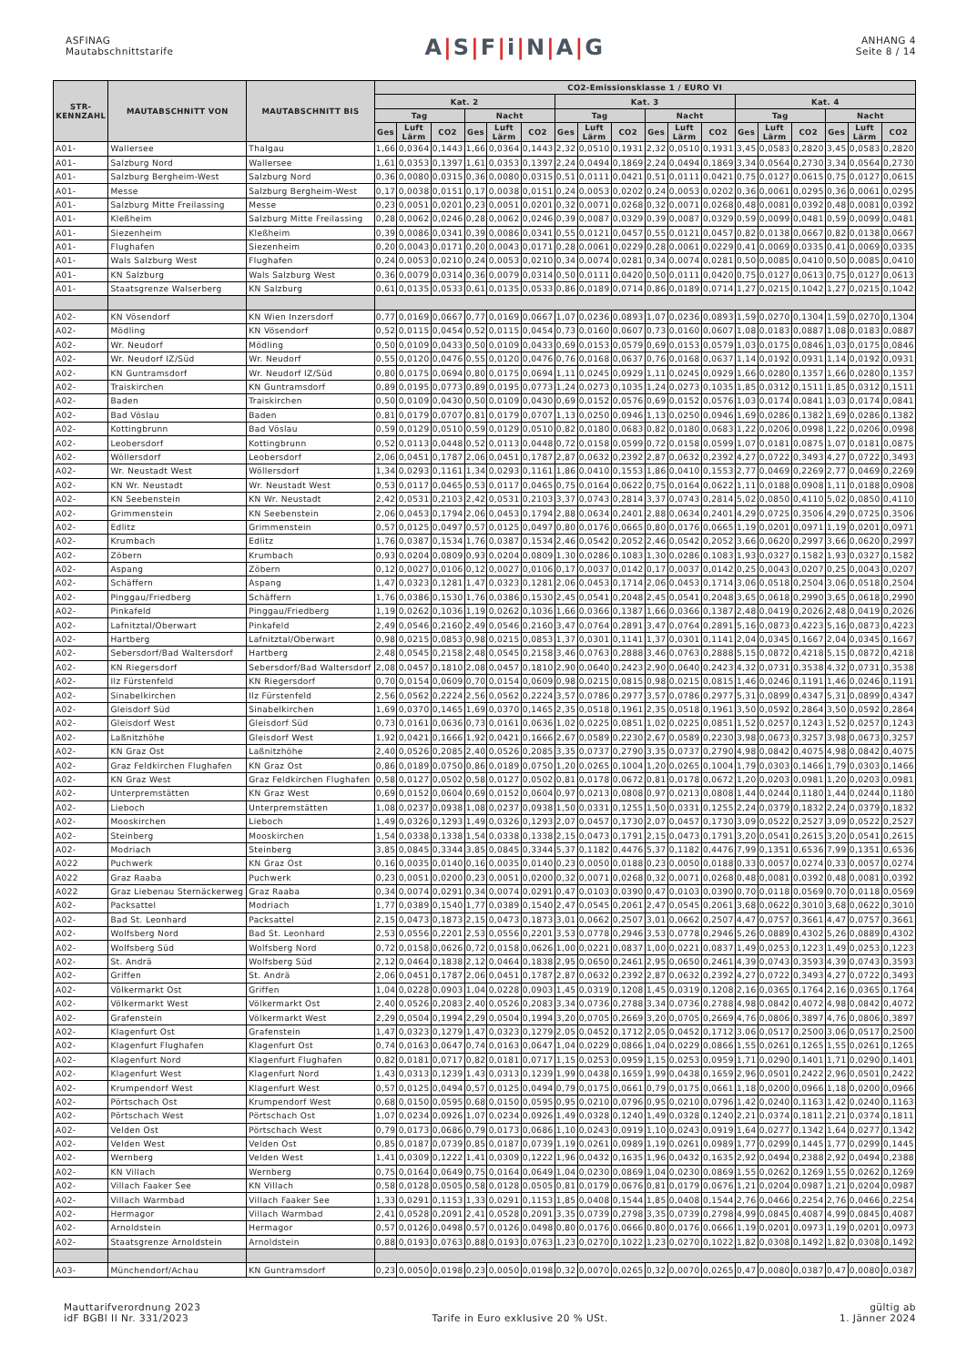ASFINAG
Mautabschnittstarife
A|S|F|i|N|A|G
ANHANG 4
Seite 8 / 14
| STR- KENNZAHL | MAUTABSCHNITT VON | MAUTABSCHNITT BIS | CO2-Emissionsklasse 1 / EURO VI | | | | | | | | | | | | | | | | | |
| --- | --- | --- | --- | --- | --- | --- | --- | --- | --- | --- | --- | --- | --- | --- | --- | --- | --- | --- | --- | --- |
| | | | Kat. 2 | | | | | | Kat. 3 | | | | | | Kat. 4 | | | | | |
| | | | Tag | | | Nacht | | | Tag | | | Nacht | | | Tag | | | Nacht | | |
| | | | Ges | Luft Lärm | CO2 | Ges | Luft Lärm | CO2 | Ges | Luft Lärm | CO2 | Ges | Luft Lärm | CO2 | Ges | Luft Lärm | CO2 | Ges | Luft Lärm | CO2 |
| A01- | Wallersee | Thalgau | 1,66 | 0,0364 | 0,1443 | 1,66 | 0,0364 | 0,1443 | 2,32 | 0,0510 | 0,1931 | 2,32 | 0,0510 | 0,1931 | 3,45 | 0,0583 | 0,2820 | 3,45 | 0,0583 | 0,2820 |
| A01- | Salzburg Nord | Wallersee | 1,61 | 0,0353 | 0,1397 | 1,61 | 0,0353 | 0,1397 | 2,24 | 0,0494 | 0,1869 | 2,24 | 0,0494 | 0,1869 | 3,34 | 0,0564 | 0,2730 | 3,34 | 0,0564 | 0,2730 |
| A01- | Salzburg Bergheim-West | Salzburg Nord | 0,36 | 0,0080 | 0,0315 | 0,36 | 0,0080 | 0,0315 | 0,51 | 0,0111 | 0,0421 | 0,51 | 0,0111 | 0,0421 | 0,75 | 0,0127 | 0,0615 | 0,75 | 0,0127 | 0,0615 |
| A01- | Messe | Salzburg Bergheim-West | 0,17 | 0,0038 | 0,0151 | 0,17 | 0,0038 | 0,0151 | 0,24 | 0,0053 | 0,0202 | 0,24 | 0,0053 | 0,0202 | 0,36 | 0,0061 | 0,0295 | 0,36 | 0,0061 | 0,0295 |
| A01- | Salzburg Mitte Freilassing | Messe | 0,23 | 0,0051 | 0,0201 | 0,23 | 0,0051 | 0,0201 | 0,32 | 0,0071 | 0,0268 | 0,32 | 0,0071 | 0,0268 | 0,48 | 0,0081 | 0,0392 | 0,48 | 0,0081 | 0,0392 |
| A01- | Kleßheim | Salzburg Mitte Freilassing | 0,28 | 0,0062 | 0,0246 | 0,28 | 0,0062 | 0,0246 | 0,39 | 0,0087 | 0,0329 | 0,39 | 0,0087 | 0,0329 | 0,59 | 0,0099 | 0,0481 | 0,59 | 0,0099 | 0,0481 |
| A01- | Siezenheim | Kleßheim | 0,39 | 0,0086 | 0,0341 | 0,39 | 0,0086 | 0,0341 | 0,55 | 0,0121 | 0,0457 | 0,55 | 0,0121 | 0,0457 | 0,82 | 0,0138 | 0,0667 | 0,82 | 0,0138 | 0,0667 |
| A01- | Flughafen | Siezenheim | 0,20 | 0,0043 | 0,0171 | 0,20 | 0,0043 | 0,0171 | 0,28 | 0,0061 | 0,0229 | 0,28 | 0,0061 | 0,0229 | 0,41 | 0,0069 | 0,0335 | 0,41 | 0,0069 | 0,0335 |
| A01- | Wals Salzburg West | Flughafen | 0,24 | 0,0053 | 0,0210 | 0,24 | 0,0053 | 0,0210 | 0,34 | 0,0074 | 0,0281 | 0,34 | 0,0074 | 0,0281 | 0,50 | 0,0085 | 0,0410 | 0,50 | 0,0085 | 0,0410 |
| A01- | KN Salzburg | Wals Salzburg West | 0,36 | 0,0079 | 0,0314 | 0,36 | 0,0079 | 0,0314 | 0,50 | 0,0111 | 0,0420 | 0,50 | 0,0111 | 0,0420 | 0,75 | 0,0127 | 0,0613 | 0,75 | 0,0127 | 0,0613 |
| A01- | Staatsgrenze Walserberg | KN Salzburg | 0,61 | 0,0135 | 0,0533 | 0,61 | 0,0135 | 0,0533 | 0,86 | 0,0189 | 0,0714 | 0,86 | 0,0189 | 0,0714 | 1,27 | 0,0215 | 0,1042 | 1,27 | 0,0215 | 0,1042 |
| A02- | KN Vösendorf | KN Wien Inzersdorf | 0,77 | 0,0169 | 0,0667 | 0,77 | 0,0169 | 0,0667 | 1,07 | 0,0236 | 0,0893 | 1,07 | 0,0236 | 0,0893 | 1,59 | 0,0270 | 0,1304 | 1,59 | 0,0270 | 0,1304 |
| A02- | Mödling | KN Vösendorf | 0,52 | 0,0115 | 0,0454 | 0,52 | 0,0115 | 0,0454 | 0,73 | 0,0160 | 0,0607 | 0,73 | 0,0160 | 0,0607 | 1,08 | 0,0183 | 0,0887 | 1,08 | 0,0183 | 0,0887 |
| A02- | Wr. Neudorf | Mödling | 0,50 | 0,0109 | 0,0433 | 0,50 | 0,0109 | 0,0433 | 0,69 | 0,0153 | 0,0579 | 0,69 | 0,0153 | 0,0579 | 1,03 | 0,0175 | 0,0846 | 1,03 | 0,0175 | 0,0846 |
| A02- | Wr. Neudorf IZ/Süd | Wr. Neudorf | 0,55 | 0,0120 | 0,0476 | 0,55 | 0,0120 | 0,0476 | 0,76 | 0,0168 | 0,0637 | 0,76 | 0,0168 | 0,0637 | 1,14 | 0,0192 | 0,0931 | 1,14 | 0,0192 | 0,0931 |
| A02- | KN Guntramsdorf | Wr. Neudorf IZ/Süd | 0,80 | 0,0175 | 0,0694 | 0,80 | 0,0175 | 0,0694 | 1,11 | 0,0245 | 0,0929 | 1,11 | 0,0245 | 0,0929 | 1,66 | 0,0280 | 0,1357 | 1,66 | 0,0280 | 0,1357 |
| A02- | Traiskirchen | KN Guntramsdorf | 0,89 | 0,0195 | 0,0773 | 0,89 | 0,0195 | 0,0773 | 1,24 | 0,0273 | 0,1035 | 1,24 | 0,0273 | 0,1035 | 1,85 | 0,0312 | 0,1511 | 1,85 | 0,0312 | 0,1511 |
| A02- | Baden | Traiskirchen | 0,50 | 0,0109 | 0,0430 | 0,50 | 0,0109 | 0,0430 | 0,69 | 0,0152 | 0,0576 | 0,69 | 0,0152 | 0,0576 | 1,03 | 0,0174 | 0,0841 | 1,03 | 0,0174 | 0,0841 |
| A02- | Bad Vöslau | Baden | 0,81 | 0,0179 | 0,0707 | 0,81 | 0,0179 | 0,0707 | 1,13 | 0,0250 | 0,0946 | 1,13 | 0,0250 | 0,0946 | 1,69 | 0,0286 | 0,1382 | 1,69 | 0,0286 | 0,1382 |
| A02- | Kottingbrunn | Bad Vöslau | 0,59 | 0,0129 | 0,0510 | 0,59 | 0,0129 | 0,0510 | 0,82 | 0,0180 | 0,0683 | 0,82 | 0,0180 | 0,0683 | 1,22 | 0,0206 | 0,0998 | 1,22 | 0,0206 | 0,0998 |
| A02- | Leobersdorf | Kottingbrunn | 0,52 | 0,0113 | 0,0448 | 0,52 | 0,0113 | 0,0448 | 0,72 | 0,0158 | 0,0599 | 0,72 | 0,0158 | 0,0599 | 1,07 | 0,0181 | 0,0875 | 1,07 | 0,0181 | 0,0875 |
| A02- | Wöllersdorf | Leobersdorf | 2,06 | 0,0451 | 0,1787 | 2,06 | 0,0451 | 0,1787 | 2,87 | 0,0632 | 0,2392 | 2,87 | 0,0632 | 0,2392 | 4,27 | 0,0722 | 0,3493 | 4,27 | 0,0722 | 0,3493 |
| A02- | Wr. Neustadt West | Wöllersdorf | 1,34 | 0,0293 | 0,1161 | 1,34 | 0,0293 | 0,1161 | 1,86 | 0,0410 | 0,1553 | 1,86 | 0,0410 | 0,1553 | 2,77 | 0,0469 | 0,2269 | 2,77 | 0,0469 | 0,2269 |
| A02- | KN Wr. Neustadt | Wr. Neustadt West | 0,53 | 0,0117 | 0,0465 | 0,53 | 0,0117 | 0,0465 | 0,75 | 0,0164 | 0,0622 | 0,75 | 0,0164 | 0,0622 | 1,11 | 0,0188 | 0,0908 | 1,11 | 0,0188 | 0,0908 |
| A02- | KN Seebenstein | KN Wr. Neustadt | 2,42 | 0,0531 | 0,2103 | 2,42 | 0,0531 | 0,2103 | 3,37 | 0,0743 | 0,2814 | 3,37 | 0,0743 | 0,2814 | 5,02 | 0,0850 | 0,4110 | 5,02 | 0,0850 | 0,4110 |
| A02- | Grimmenstein | KN Seebenstein | 2,06 | 0,0453 | 0,1794 | 2,06 | 0,0453 | 0,1794 | 2,88 | 0,0634 | 0,2401 | 2,88 | 0,0634 | 0,2401 | 4,29 | 0,0725 | 0,3506 | 4,29 | 0,0725 | 0,3506 |
| A02- | Edlitz | Grimmenstein | 0,57 | 0,0125 | 0,0497 | 0,57 | 0,0125 | 0,0497 | 0,80 | 0,0176 | 0,0665 | 0,80 | 0,0176 | 0,0665 | 1,19 | 0,0201 | 0,0971 | 1,19 | 0,0201 | 0,0971 |
| A02- | Krumbach | Edlitz | 1,76 | 0,0387 | 0,1534 | 1,76 | 0,0387 | 0,1534 | 2,46 | 0,0542 | 0,2052 | 2,46 | 0,0542 | 0,2052 | 3,66 | 0,0620 | 0,2997 | 3,66 | 0,0620 | 0,2997 |
| A02- | Zöbern | Krumbach | 0,93 | 0,0204 | 0,0809 | 0,93 | 0,0204 | 0,0809 | 1,30 | 0,0286 | 0,1083 | 1,30 | 0,0286 | 0,1083 | 1,93 | 0,0327 | 0,1582 | 1,93 | 0,0327 | 0,1582 |
| A02- | Aspang | Zöbern | 0,12 | 0,0027 | 0,0106 | 0,12 | 0,0027 | 0,0106 | 0,17 | 0,0037 | 0,0142 | 0,17 | 0,0037 | 0,0142 | 0,25 | 0,0043 | 0,0207 | 0,25 | 0,0043 | 0,0207 |
| A02- | Schäffern | Aspang | 1,47 | 0,0323 | 0,1281 | 1,47 | 0,0323 | 0,1281 | 2,06 | 0,0453 | 0,1714 | 2,06 | 0,0453 | 0,1714 | 3,06 | 0,0518 | 0,2504 | 3,06 | 0,0518 | 0,2504 |
| A02- | Pinggau/Friedberg | Schäffern | 1,76 | 0,0386 | 0,1530 | 1,76 | 0,0386 | 0,1530 | 2,45 | 0,0541 | 0,2048 | 2,45 | 0,0541 | 0,2048 | 3,65 | 0,0618 | 0,2990 | 3,65 | 0,0618 | 0,2990 |
| A02- | Pinkafeld | Pinggau/Friedberg | 1,19 | 0,0262 | 0,1036 | 1,19 | 0,0262 | 0,1036 | 1,66 | 0,0366 | 0,1387 | 1,66 | 0,0366 | 0,1387 | 2,48 | 0,0419 | 0,2026 | 2,48 | 0,0419 | 0,2026 |
| A02- | Lafnitztal/Oberwart | Pinkafeld | 2,49 | 0,0546 | 0,2160 | 2,49 | 0,0546 | 0,2160 | 3,47 | 0,0764 | 0,2891 | 3,47 | 0,0764 | 0,2891 | 5,16 | 0,0873 | 0,4223 | 5,16 | 0,0873 | 0,4223 |
| A02- | Hartberg | Lafnitztal/Oberwart | 0,98 | 0,0215 | 0,0853 | 0,98 | 0,0215 | 0,0853 | 1,37 | 0,0301 | 0,1141 | 1,37 | 0,0301 | 0,1141 | 2,04 | 0,0345 | 0,1667 | 2,04 | 0,0345 | 0,1667 |
| A02- | Sebersdorf/Bad Waltersdorf | Hartberg | 2,48 | 0,0545 | 0,2158 | 2,48 | 0,0545 | 0,2158 | 3,46 | 0,0763 | 0,2888 | 3,46 | 0,0763 | 0,2888 | 5,15 | 0,0872 | 0,4218 | 5,15 | 0,0872 | 0,4218 |
| A02- | KN Riegersdorf | Sebersdorf/Bad Waltersdorf | 2,08 | 0,0457 | 0,1810 | 2,08 | 0,0457 | 0,1810 | 2,90 | 0,0640 | 0,2423 | 2,90 | 0,0640 | 0,2423 | 4,32 | 0,0731 | 0,3538 | 4,32 | 0,0731 | 0,3538 |
| A02- | Ilz Fürstenfeld | KN Riegersdorf | 0,70 | 0,0154 | 0,0609 | 0,70 | 0,0154 | 0,0609 | 0,98 | 0,0215 | 0,0815 | 0,98 | 0,0215 | 0,0815 | 1,46 | 0,0246 | 0,1191 | 1,46 | 0,0246 | 0,1191 |
| A02- | Sinabelkirchen | Ilz Fürstenfeld | 2,56 | 0,0562 | 0,2224 | 2,56 | 0,0562 | 0,2224 | 3,57 | 0,0786 | 0,2977 | 3,57 | 0,0786 | 0,2977 | 5,31 | 0,0899 | 0,4347 | 5,31 | 0,0899 | 0,4347 |
| A02- | Gleisdorf Süd | Sinabelkirchen | 1,69 | 0,0370 | 0,1465 | 1,69 | 0,0370 | 0,1465 | 2,35 | 0,0518 | 0,1961 | 2,35 | 0,0518 | 0,1961 | 3,50 | 0,0592 | 0,2864 | 3,50 | 0,0592 | 0,2864 |
| A02- | Gleisdorf West | Gleisdorf Süd | 0,73 | 0,0161 | 0,0636 | 0,73 | 0,0161 | 0,0636 | 1,02 | 0,0225 | 0,0851 | 1,02 | 0,0225 | 0,0851 | 1,52 | 0,0257 | 0,1243 | 1,52 | 0,0257 | 0,1243 |
| A02- | Laßnitzhöhe | Gleisdorf West | 1,92 | 0,0421 | 0,1666 | 1,92 | 0,0421 | 0,1666 | 2,67 | 0,0589 | 0,2230 | 2,67 | 0,0589 | 0,2230 | 3,98 | 0,0673 | 0,3257 | 3,98 | 0,0673 | 0,3257 |
| A02- | KN Graz Ost | Laßnitzhöhe | 2,40 | 0,0526 | 0,2085 | 2,40 | 0,0526 | 0,2085 | 3,35 | 0,0737 | 0,2790 | 3,35 | 0,0737 | 0,2790 | 4,98 | 0,0842 | 0,4075 | 4,98 | 0,0842 | 0,4075 |
| A02- | Graz Feldkirchen Flughafen | KN Graz Ost | 0,86 | 0,0189 | 0,0750 | 0,86 | 0,0189 | 0,0750 | 1,20 | 0,0265 | 0,1004 | 1,20 | 0,0265 | 0,1004 | 1,79 | 0,0303 | 0,1466 | 1,79 | 0,0303 | 0,1466 |
| A02- | KN Graz West | Graz Feldkirchen Flughafen | 0,58 | 0,0127 | 0,0502 | 0,58 | 0,0127 | 0,0502 | 0,81 | 0,0178 | 0,0672 | 0,81 | 0,0178 | 0,0672 | 1,20 | 0,0203 | 0,0981 | 1,20 | 0,0203 | 0,0981 |
| A02- | Unterpremstätten | KN Graz West | 0,69 | 0,0152 | 0,0604 | 0,69 | 0,0152 | 0,0604 | 0,97 | 0,0213 | 0,0808 | 0,97 | 0,0213 | 0,0808 | 1,44 | 0,0244 | 0,1180 | 1,44 | 0,0244 | 0,1180 |
| A02- | Lieboch | Unterpremstätten | 1,08 | 0,0237 | 0,0938 | 1,08 | 0,0237 | 0,0938 | 1,50 | 0,0331 | 0,1255 | 1,50 | 0,0331 | 0,1255 | 2,24 | 0,0379 | 0,1832 | 2,24 | 0,0379 | 0,1832 |
| A02- | Mooskirchen | Lieboch | 1,49 | 0,0326 | 0,1293 | 1,49 | 0,0326 | 0,1293 | 2,07 | 0,0457 | 0,1730 | 2,07 | 0,0457 | 0,1730 | 3,09 | 0,0522 | 0,2527 | 3,09 | 0,0522 | 0,2527 |
| A02- | Steinberg | Mooskirchen | 1,54 | 0,0338 | 0,1338 | 1,54 | 0,0338 | 0,1338 | 2,15 | 0,0473 | 0,1791 | 2,15 | 0,0473 | 0,1791 | 3,20 | 0,0541 | 0,2615 | 3,20 | 0,0541 | 0,2615 |
| A02- | Modriach | Steinberg | 3,85 | 0,0845 | 0,3344 | 3,85 | 0,0845 | 0,3344 | 5,37 | 0,1182 | 0,4476 | 5,37 | 0,1182 | 0,4476 | 7,99 | 0,1351 | 0,6536 | 7,99 | 0,1351 | 0,6536 |
| A022 | Puchwerk | KN Graz Ost | 0,16 | 0,0035 | 0,0140 | 0,16 | 0,0035 | 0,0140 | 0,23 | 0,0050 | 0,0188 | 0,23 | 0,0050 | 0,0188 | 0,33 | 0,0057 | 0,0274 | 0,33 | 0,0057 | 0,0274 |
| A022 | Graz Raaba | Puchwerk | 0,23 | 0,0051 | 0,0200 | 0,23 | 0,0051 | 0,0200 | 0,32 | 0,0071 | 0,0268 | 0,32 | 0,0071 | 0,0268 | 0,48 | 0,0081 | 0,0392 | 0,48 | 0,0081 | 0,0392 |
| A022 | Graz Liebenau Sternäckerweg | Graz Raaba | 0,34 | 0,0074 | 0,0291 | 0,34 | 0,0074 | 0,0291 | 0,47 | 0,0103 | 0,0390 | 0,47 | 0,0103 | 0,0390 | 0,70 | 0,0118 | 0,0569 | 0,70 | 0,0118 | 0,0569 |
| A02- | Packsattel | Modriach | 1,77 | 0,0389 | 0,1540 | 1,77 | 0,0389 | 0,1540 | 2,47 | 0,0545 | 0,2061 | 2,47 | 0,0545 | 0,2061 | 3,68 | 0,0622 | 0,3010 | 3,68 | 0,0622 | 0,3010 |
| A02- | Bad St. Leonhard | Packsattel | 2,15 | 0,0473 | 0,1873 | 2,15 | 0,0473 | 0,1873 | 3,01 | 0,0662 | 0,2507 | 3,01 | 0,0662 | 0,2507 | 4,47 | 0,0757 | 0,3661 | 4,47 | 0,0757 | 0,3661 |
| A02- | Wolfsberg Nord | Bad St. Leonhard | 2,53 | 0,0556 | 0,2201 | 2,53 | 0,0556 | 0,2201 | 3,53 | 0,0778 | 0,2946 | 3,53 | 0,0778 | 0,2946 | 5,26 | 0,0889 | 0,4302 | 5,26 | 0,0889 | 0,4302 |
| A02- | Wolfsberg Süd | Wolfsberg Nord | 0,72 | 0,0158 | 0,0626 | 0,72 | 0,0158 | 0,0626 | 1,00 | 0,0221 | 0,0837 | 1,00 | 0,0221 | 0,0837 | 1,49 | 0,0253 | 0,1223 | 1,49 | 0,0253 | 0,1223 |
| A02- | St. Andrä | Wolfsberg Süd | 2,12 | 0,0464 | 0,1838 | 2,12 | 0,0464 | 0,1838 | 2,95 | 0,0650 | 0,2461 | 2,95 | 0,0650 | 0,2461 | 4,39 | 0,0743 | 0,3593 | 4,39 | 0,0743 | 0,3593 |
| A02- | Griffen | St. Andrä | 2,06 | 0,0451 | 0,1787 | 2,06 | 0,0451 | 0,1787 | 2,87 | 0,0632 | 0,2392 | 2,87 | 0,0632 | 0,2392 | 4,27 | 0,0722 | 0,3493 | 4,27 | 0,0722 | 0,3493 |
| A02- | Völkermarkt Ost | Griffen | 1,04 | 0,0228 | 0,0903 | 1,04 | 0,0228 | 0,0903 | 1,45 | 0,0319 | 0,1208 | 1,45 | 0,0319 | 0,1208 | 2,16 | 0,0365 | 0,1764 | 2,16 | 0,0365 | 0,1764 |
| A02- | Völkermarkt West | Völkermarkt Ost | 2,40 | 0,0526 | 0,2083 | 2,40 | 0,0526 | 0,2083 | 3,34 | 0,0736 | 0,2788 | 3,34 | 0,0736 | 0,2788 | 4,98 | 0,0842 | 0,4072 | 4,98 | 0,0842 | 0,4072 |
| A02- | Grafenstein | Völkermarkt West | 2,29 | 0,0504 | 0,1994 | 2,29 | 0,0504 | 0,1994 | 3,20 | 0,0705 | 0,2669 | 3,20 | 0,0705 | 0,2669 | 4,76 | 0,0806 | 0,3897 | 4,76 | 0,0806 | 0,3897 |
| A02- | Klagenfurt Ost | Grafenstein | 1,47 | 0,0323 | 0,1279 | 1,47 | 0,0323 | 0,1279 | 2,05 | 0,0452 | 0,1712 | 2,05 | 0,0452 | 0,1712 | 3,06 | 0,0517 | 0,2500 | 3,06 | 0,0517 | 0,2500 |
| A02- | Klagenfurt Flughafen | Klagenfurt Ost | 0,74 | 0,0163 | 0,0647 | 0,74 | 0,0163 | 0,0647 | 1,04 | 0,0229 | 0,0866 | 1,04 | 0,0229 | 0,0866 | 1,55 | 0,0261 | 0,1265 | 1,55 | 0,0261 | 0,1265 |
| A02- | Klagenfurt Nord | Klagenfurt Flughafen | 0,82 | 0,0181 | 0,0717 | 0,82 | 0,0181 | 0,0717 | 1,15 | 0,0253 | 0,0959 | 1,15 | 0,0253 | 0,0959 | 1,71 | 0,0290 | 0,1401 | 1,71 | 0,0290 | 0,1401 |
| A02- | Klagenfurt West | Klagenfurt Nord | 1,43 | 0,0313 | 0,1239 | 1,43 | 0,0313 | 0,1239 | 1,99 | 0,0438 | 0,1659 | 1,99 | 0,0438 | 0,1659 | 2,96 | 0,0501 | 0,2422 | 2,96 | 0,0501 | 0,2422 |
| A02- | Krumpendorf West | Klagenfurt West | 0,57 | 0,0125 | 0,0494 | 0,57 | 0,0125 | 0,0494 | 0,79 | 0,0175 | 0,0661 | 0,79 | 0,0175 | 0,0661 | 1,18 | 0,0200 | 0,0966 | 1,18 | 0,0200 | 0,0966 |
| A02- | Pörtschach Ost | Krumpendorf West | 0,68 | 0,0150 | 0,0595 | 0,68 | 0,0150 | 0,0595 | 0,95 | 0,0210 | 0,0796 | 0,95 | 0,0210 | 0,0796 | 1,42 | 0,0240 | 0,1163 | 1,42 | 0,0240 | 0,1163 |
| A02- | Pörtschach West | Pörtschach Ost | 1,07 | 0,0234 | 0,0926 | 1,07 | 0,0234 | 0,0926 | 1,49 | 0,0328 | 0,1240 | 1,49 | 0,0328 | 0,1240 | 2,21 | 0,0374 | 0,1811 | 2,21 | 0,0374 | 0,1811 |
| A02- | Velden Ost | Pörtschach West | 0,79 | 0,0173 | 0,0686 | 0,79 | 0,0173 | 0,0686 | 1,10 | 0,0243 | 0,0919 | 1,10 | 0,0243 | 0,0919 | 1,64 | 0,0277 | 0,1342 | 1,64 | 0,0277 | 0,1342 |
| A02- | Velden West | Velden Ost | 0,85 | 0,0187 | 0,0739 | 0,85 | 0,0187 | 0,0739 | 1,19 | 0,0261 | 0,0989 | 1,19 | 0,0261 | 0,0989 | 1,77 | 0,0299 | 0,1445 | 1,77 | 0,0299 | 0,1445 |
| A02- | Wernberg | Velden West | 1,41 | 0,0309 | 0,1222 | 1,41 | 0,0309 | 0,1222 | 1,96 | 0,0432 | 0,1635 | 1,96 | 0,0432 | 0,1635 | 2,92 | 0,0494 | 0,2388 | 2,92 | 0,0494 | 0,2388 |
| A02- | KN Villach | Wernberg | 0,75 | 0,0164 | 0,0649 | 0,75 | 0,0164 | 0,0649 | 1,04 | 0,0230 | 0,0869 | 1,04 | 0,0230 | 0,0869 | 1,55 | 0,0262 | 0,1269 | 1,55 | 0,0262 | 0,1269 |
| A02- | Villach Faaker See | KN Villach | 0,58 | 0,0128 | 0,0505 | 0,58 | 0,0128 | 0,0505 | 0,81 | 0,0179 | 0,0676 | 0,81 | 0,0179 | 0,0676 | 1,21 | 0,0204 | 0,0987 | 1,21 | 0,0204 | 0,0987 |
| A02- | Villach Warmbad | Villach Faaker See | 1,33 | 0,0291 | 0,1153 | 1,33 | 0,0291 | 0,1153 | 1,85 | 0,0408 | 0,1544 | 1,85 | 0,0408 | 0,1544 | 2,76 | 0,0466 | 0,2254 | 2,76 | 0,0466 | 0,2254 |
| A02- | Hermagor | Villach Warmbad | 2,41 | 0,0528 | 0,2091 | 2,41 | 0,0528 | 0,2091 | 3,35 | 0,0739 | 0,2798 | 3,35 | 0,0739 | 0,2798 | 4,99 | 0,0845 | 0,4087 | 4,99 | 0,0845 | 0,4087 |
| A02- | Arnoldstein | Hermagor | 0,57 | 0,0126 | 0,0498 | 0,57 | 0,0126 | 0,0498 | 0,80 | 0,0176 | 0,0666 | 0,80 | 0,0176 | 0,0666 | 1,19 | 0,0201 | 0,0973 | 1,19 | 0,0201 | 0,0973 |
| A02- | Staatsgrenze Arnoldstein | Arnoldstein | 0,88 | 0,0193 | 0,0763 | 0,88 | 0,0193 | 0,0763 | 1,23 | 0,0270 | 0,1022 | 1,23 | 0,0270 | 0,1022 | 1,82 | 0,0308 | 0,1492 | 1,82 | 0,0308 | 0,1492 |
| A03- | Münchendorf/Achau | KN Guntramsdorf | 0,23 | 0,0050 | 0,0198 | 0,23 | 0,0050 | 0,0198 | 0,32 | 0,0070 | 0,0265 | 0,32 | 0,0070 | 0,0265 | 0,47 | 0,0080 | 0,0387 | 0,47 | 0,0080 | 0,0387 |
Mauttarifverordnung 2023
idF BGBl II Nr. 331/2023
Tarife in Euro exklusive 20 % USt.
gültig ab
1. Jänner 2024